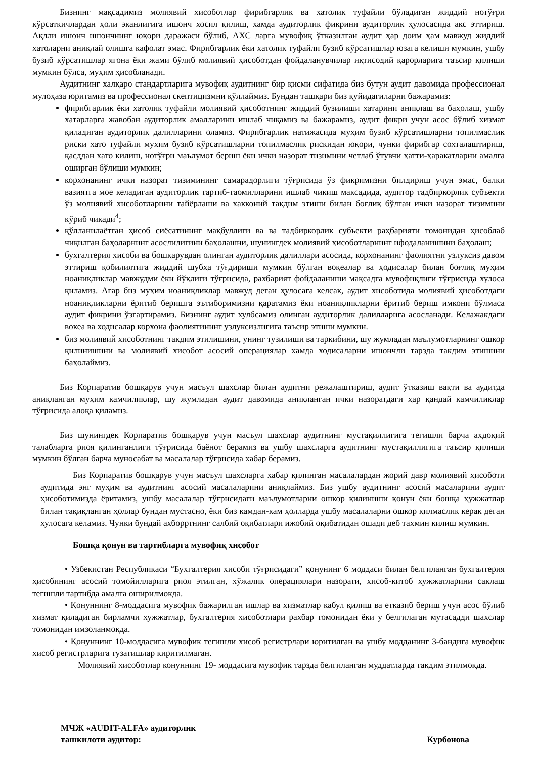Бизнинг мақсадимиз молиявий хисоботлар фирибгарлик ва хатолик туфайли бўладиган жиддий нотўғри кўрсаткичлардан ҳоли эканлигига ишонч хосил қилиш, хамда аудиторлик фикрини аудиторлик ҳулосасида акс эттириш. Ақлли ишонч ишончнинг юқори даражаси бўлиб, АХС ларга мувофиқ ўтказилган аудит ҳар доим ҳам мавжуд жиддий хатоларни аниқлай олишга кафолат эмас. Фирибгарлик ёки хатолик туфайли бузиб кўрсатишлар юзага келиши мумкин, ушбу бузиб кўрсатишлар ягона ёки жами бўлиб молиявий ҳисоботдан фойдаланувчилар иқтисодий қарорларига таъсир қилиши мумкин бўлса, муҳим ҳисобланади.
Аудитнинг халқаро стандартларига мувофиқ аудитнинг бир қисми сифатида биз бутун аудит давомида профессионал мулоҳаза юритамиз ва профессионал скептицизмни қўллаймиз. Бундан ташқари биз қуйидагиларни бажарамиз:
фирибгарлик ёки хатолик туфайли молиявий ҳисоботнинг жиддий бузилиши хатарини аниқлаш ва баҳолаш, ушбу хатарларга жавобан аудиторлик амалларини ишлаб чиқамиз ва бажарамиз, аудит фикри учун асос бўлиб хизмат қиладиган аудиторлик далилларини оламиз. Фирибгарлик натижасида муҳим бузиб кўрсатишларни топилмаслик риски хато туфайли мухим бузиб кўрсатишларни топилмаслик рискидан юқори, чунки фирибгар сохталаштириш, қасддан хато килиш, нотўғри маълумот бериш ёки ички назорат тизимини четлаб ўтувчи ҳатти-ҳаракатларни амалга оширган бўлиши мумкин;
корхонанинг ички назорат тизимининг самарадорлиги тўғрисида ўз фикримизни билдириш учун эмас, балки вазиятга мое келадиган аудиторлик тартиб-таомилларини ишлаб чикиш максадида, аудитор тадбиркорлик субъекти ўз молиявий хисоботларини тайёрлаши ва хакконий такдим этиши билан боғлиқ бўлган ички назорат тизимини кўриб чикади<sup>4</sup>;
қўлланилаётган ҳисоб сиёсатининг мақбуллиги ва ва тадбиркорлик субъекти раҳбарияти томонидан ҳисоблаб чиқилган баҳоларнинг асослилигини баҳолашни, шунингдек молиявий ҳисоботларнинг ифодаланишини баҳолаш;
бухгалтерия хисоби ва бошқарувдан олинган аудиторлик далиллари асосида, корхонанинг фаолиятни узлуксиз давом эттириш қобилиятига жиддий шубҳа тўғдириши мумкин бўлган воқеалар ва ҳодисалар билан боғлиқ муҳим ноаниқликлар мавжудми ёки йўқлиги тўғрисида, рахбарият фойдаланиши мақсадга мувофиқлиги тўғрисида хулоса қиламиз. Агар биз муҳим ноаниқликлар мавжуд деган ҳулосага келсак, аудит хисоботида молиявий ҳисоботдаги ноаниқликларни ёритиб беришга эътиборимизни қаратамиз ёки ноаниқликларни ёритиб бериш имкони бўлмаса аудит фикрини ўзгартирамиз. Бизнинг аудит хулбсамиз олинган аудиторлик далилларига асосланади. Келажакдаги вокеа ва ходисалар корхона фаолиятининг узлуксизлигига таъсир этиши мумкин.
биз молиявий хисоботнинг такдим этилишини, унинг тузилиши ва таркибини, шу жумладан маълумотларнинг ошкор қилинишини ва молиявий хисобот асосий операциялар хамда ходисаларни ишончли тарзда такдим этишини баҳолаймиз.
Биз Корпаратив бошқарув учун масъул шахслар билан аудитни режалаштириш, аудит ўтказиш вақти ва аудитда аниқланган муҳим камчиликлар, шу жумладан аудит давомида аниқланган ички назоратдаги ҳар қандай камчиликлар тўғрисида алоқа қиламиз.
Биз шунингдек Корпаратив бошқарув учун масъул шахслар аудитнинг мустақиллигига тегишли барча ахдоқий талабларга риоя қилинганлиги тўғрисида баёнот берамиз ва ушбу шахсларга аудитнинг мустақиллигига таъсир қилиши мумкин бўлган барча муносабат ва масалалар тўғрисида хабар берамиз.
Биз Корпаратив бошқарув учун масъул шахсларга хабар қилинган масалалардан жорий давр молиявий ҳисоботи аудитида энг муҳим ва аудитнинг асосий масалаларини аниқлаймиз. Биз ушбу аудитнинг асосий масаларини аудит ҳисоботимизда ёритамиз, ушбу масалалар тўғрисидаги маълумотларни ошкор қилиниши қонун ёки бошқа ҳужжатлар билан тақиқланган ҳоллар бундан мустасно, ёки биз камдан-кам ҳолларда ушбу масалаларни ошкор қилмаслик керак деган хулосага келамиз. Чунки бундай ахборртнинг салбий оқибатлари ижобий оқибатидан ошади деб тахмин килиш мумкин.
Бошқа қонун ва тартибларга мувофиқ хисобот
• Узбекистан Республикаси “Бухгалтерия хисоби тўғрисидаги” қонунинг 6 моддаси билан белгиланган бухгалтерия ҳисобининг асосий томойилларига риоя этилган, хўжалик операциялари назорати, хисоб-китоб хужжатларини саклаш тегишли тартибда амалга оширилмокда.
• Қонуннинг 8-моддасига мувофик бажарилган ишлар ва хизматлар кабул қилиш ва етказиб бериш учун асос бўлиб хизмат қиладиган бирламчи хужжатлар, бухгалтерия хисоботлари рахбар томонидан ёки у белгилаган мутасадди шахслар томонидан имзоланмокда.
• Қонуннинг 10-моддасига мувофик тегишли хисоб регистрлари юритилган ва ушбу модданинг 3-бандига мувофик хисоб регистрларига тузатишлар киритилмаган.
Молиявий хисоботлар конуннинг 19- моддасига мувофик тарзда белгиланган муддатларда такдим этилмокда.
МЧЖ «AUDIT-ALFA» аудиторлик
ташкилоти аудитор:
Курбонова